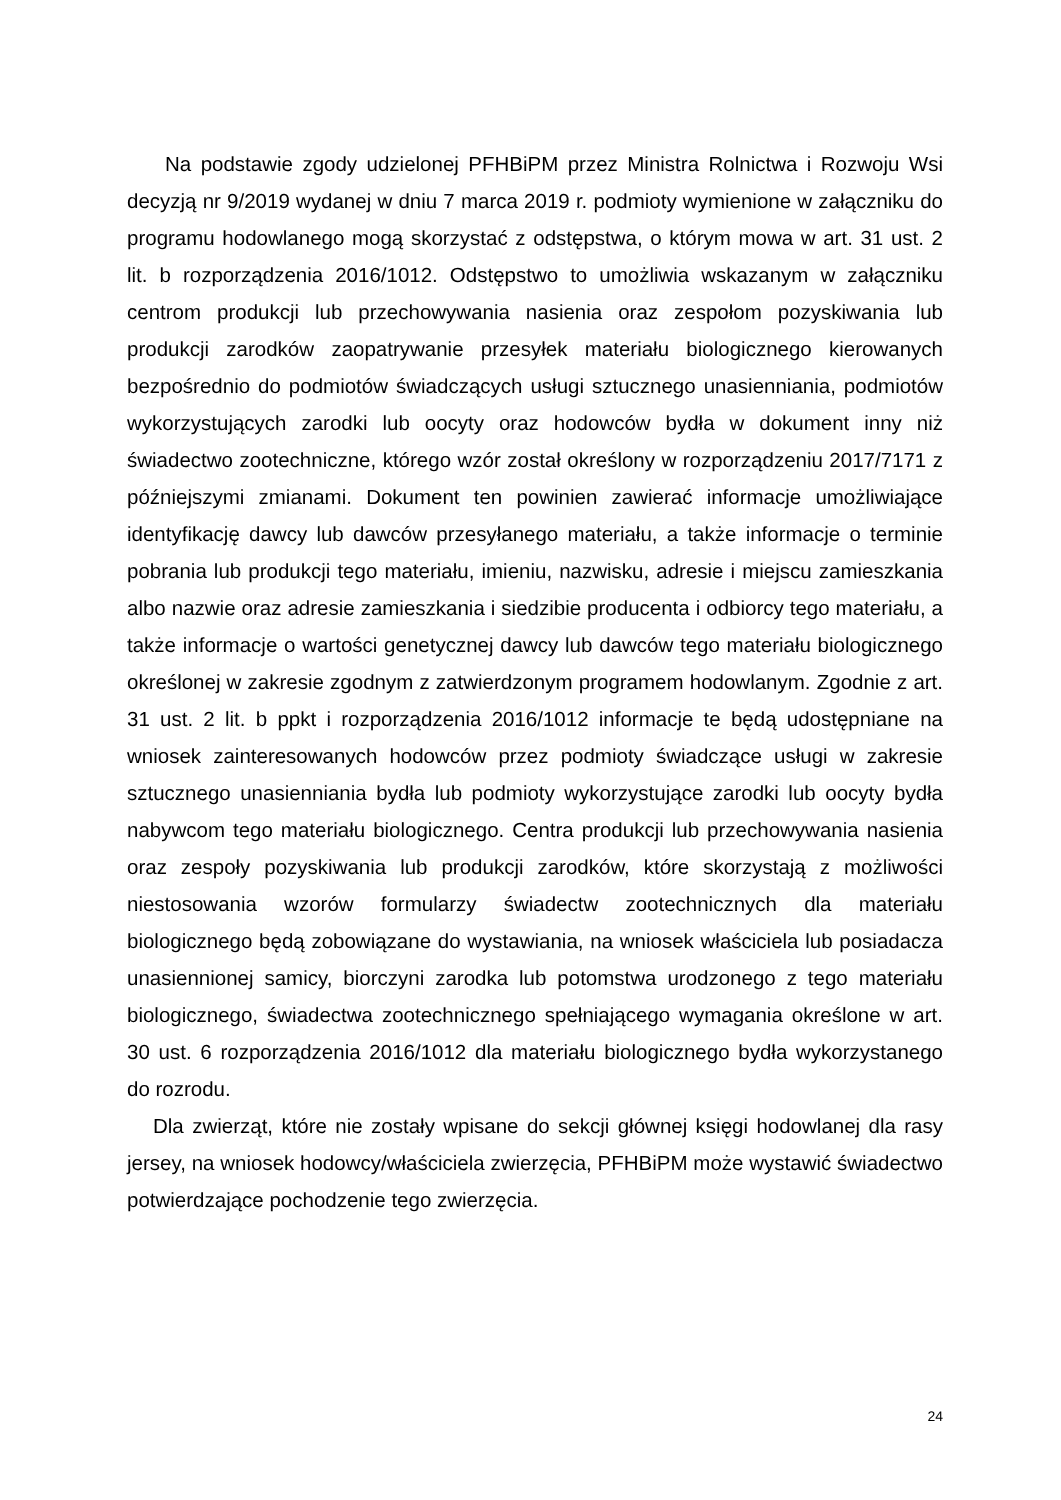Na podstawie zgody udzielonej PFHBiPM przez Ministra Rolnictwa i Rozwoju Wsi decyzją nr 9/2019 wydanej w dniu 7 marca 2019 r. podmioty wymienione w załączniku do programu hodowlanego mogą skorzystać z odstępstwa, o którym mowa w art. 31 ust. 2 lit. b rozporządzenia 2016/1012. Odstępstwo to umożliwia wskazanym w załączniku centrom produkcji lub przechowywania nasienia oraz zespołom pozyskiwania lub produkcji zarodków zaopatrywanie przesyłek materiału biologicznego kierowanych bezpośrednio do podmiotów świadczących usługi sztucznego unasienniania, podmiotów wykorzystujących zarodki lub oocyty oraz hodowców bydła w dokument inny niż świadectwo zootechniczne, którego wzór został określony w rozporządzeniu 2017/7171 z późniejszymi zmianami. Dokument ten powinien zawierać informacje umożliwiające identyfikację dawcy lub dawców przesyłanego materiału, a także informacje o terminie pobrania lub produkcji tego materiału, imieniu, nazwisku, adresie i miejscu zamieszkania albo nazwie oraz adresie zamieszkania i siedzibie producenta i odbiorcy tego materiału, a także informacje o wartości genetycznej dawcy lub dawców tego materiału biologicznego określonej w zakresie zgodnym z zatwierdzonym programem hodowlanym. Zgodnie z art. 31 ust. 2 lit. b ppkt i rozporządzenia 2016/1012 informacje te będą udostępniane na wniosek zainteresowanych hodowców przez podmioty świadczące usługi w zakresie sztucznego unasienniania bydła lub podmioty wykorzystujące zarodki lub oocyty bydła nabywcom tego materiału biologicznego. Centra produkcji lub przechowywania nasienia oraz zespoły pozyskiwania lub produkcji zarodków, które skorzystają z możliwości niestosowania wzorów formularzy świadectw zootechnicznych dla materiału biologicznego będą zobowiązane do wystawiania, na wniosek właściciela lub posiadacza unasiennionej samicy, biorczyni zarodka lub potomstwa urodzonego z tego materiału biologicznego, świadectwa zootechnicznego spełniającego wymagania określone w art. 30 ust. 6 rozporządzenia 2016/1012 dla materiału biologicznego bydła wykorzystanego do rozrodu.
Dla zwierząt, które nie zostały wpisane do sekcji głównej księgi hodowlanej dla rasy jersey, na wniosek hodowcy/właściciela zwierzęcia, PFHBiPM może wystawić świadectwo potwierdzające pochodzenie tego zwierzęcia.
24